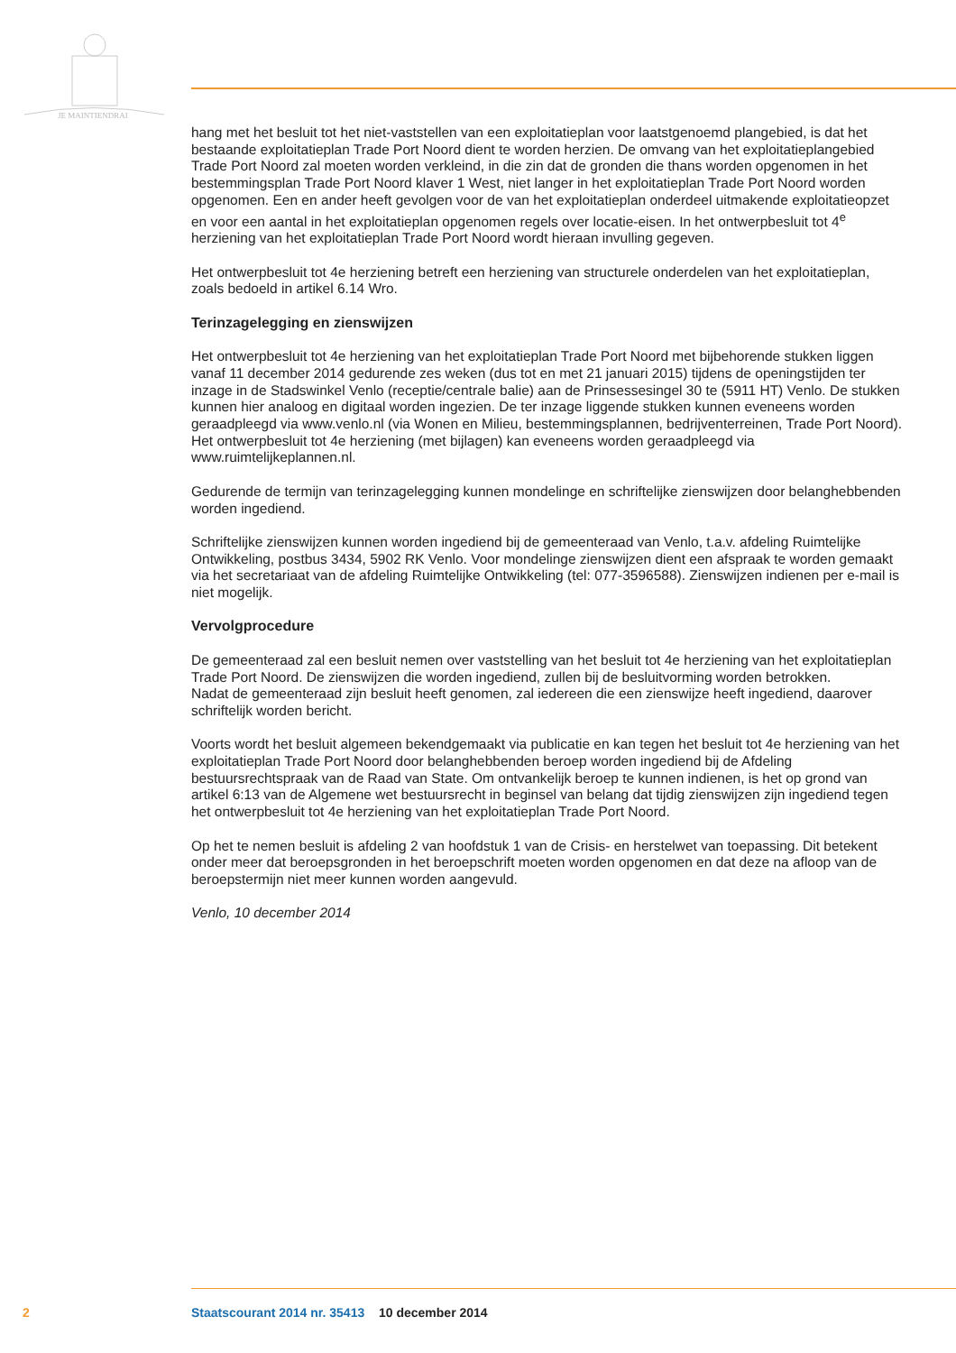JE MAINTIENDRAI
hang met het besluit tot het niet-vaststellen van een exploitatieplan voor laatstgenoemd plangebied, is dat het bestaande exploitatieplan Trade Port Noord dient te worden herzien. De omvang van het exploitatieplangebied Trade Port Noord zal moeten worden verkleind, in die zin dat de gronden die thans worden opgenomen in het bestemmingsplan Trade Port Noord klaver 1 West, niet langer in het exploitatieplan Trade Port Noord worden opgenomen. Een en ander heeft gevolgen voor de van het exploitatieplan onderdeel uitmakende exploitatieopzet en voor een aantal in het exploitatieplan opgenomen regels over locatie-eisen. In het ontwerpbesluit tot 4<sup>e</sup> herziening van het exploitatieplan Trade Port Noord wordt hieraan invulling gegeven.
Het ontwerpbesluit tot 4e herziening betreft een herziening van structurele onderdelen van het exploitatieplan, zoals bedoeld in artikel 6.14 Wro.
Terinzagelegging en zienswijzen
Het ontwerpbesluit tot 4e herziening van het exploitatieplan Trade Port Noord met bijbehorende stukken liggen vanaf 11 december 2014 gedurende zes weken (dus tot en met 21 januari 2015) tijdens de openingstijden ter inzage in de Stadswinkel Venlo (receptie/centrale balie) aan de Prinsessesingel 30 te (5911 HT) Venlo. De stukken kunnen hier analoog en digitaal worden ingezien. De ter inzage liggende stukken kunnen eveneens worden geraadpleegd via www.venlo.nl (via Wonen en Milieu, bestemmingsplannen, bedrijventerreinen, Trade Port Noord). Het ontwerpbesluit tot 4e herziening (met bijlagen) kan eveneens worden geraadpleegd via www.ruimtelijkeplannen.nl.
Gedurende de termijn van terinzagelegging kunnen mondelinge en schriftelijke zienswijzen door belanghebbenden worden ingediend.
Schriftelijke zienswijzen kunnen worden ingediend bij de gemeenteraad van Venlo, t.a.v. afdeling Ruimtelijke Ontwikkeling, postbus 3434, 5902 RK Venlo. Voor mondelinge zienswijzen dient een afspraak te worden gemaakt via het secretariaat van de afdeling Ruimtelijke Ontwikkeling (tel: 077-3596588). Zienswijzen indienen per e-mail is niet mogelijk.
Vervolgprocedure
De gemeenteraad zal een besluit nemen over vaststelling van het besluit tot 4e herziening van het exploitatieplan Trade Port Noord. De zienswijzen die worden ingediend, zullen bij de besluitvorming worden betrokken.
Nadat de gemeenteraad zijn besluit heeft genomen, zal iedereen die een zienswijze heeft ingediend, daarover schriftelijk worden bericht.
Voorts wordt het besluit algemeen bekendgemaakt via publicatie en kan tegen het besluit tot 4e herziening van het exploitatieplan Trade Port Noord door belanghebbenden beroep worden ingediend bij de Afdeling bestuursrechtspraak van de Raad van State. Om ontvankelijk beroep te kunnen indienen, is het op grond van artikel 6:13 van de Algemene wet bestuursrecht in beginsel van belang dat tijdig zienswijzen zijn ingediend tegen het ontwerpbesluit tot 4e herziening van het exploitatieplan Trade Port Noord.
Op het te nemen besluit is afdeling 2 van hoofdstuk 1 van de Crisis- en herstelwet van toepassing. Dit betekent onder meer dat beroepsgronden in het beroepschrift moeten worden opgenomen en dat deze na afloop van de beroepstermijn niet meer kunnen worden aangevuld.
Venlo, 10 december 2014
2 Staatscourant 2014 nr. 35413 10 december 2014